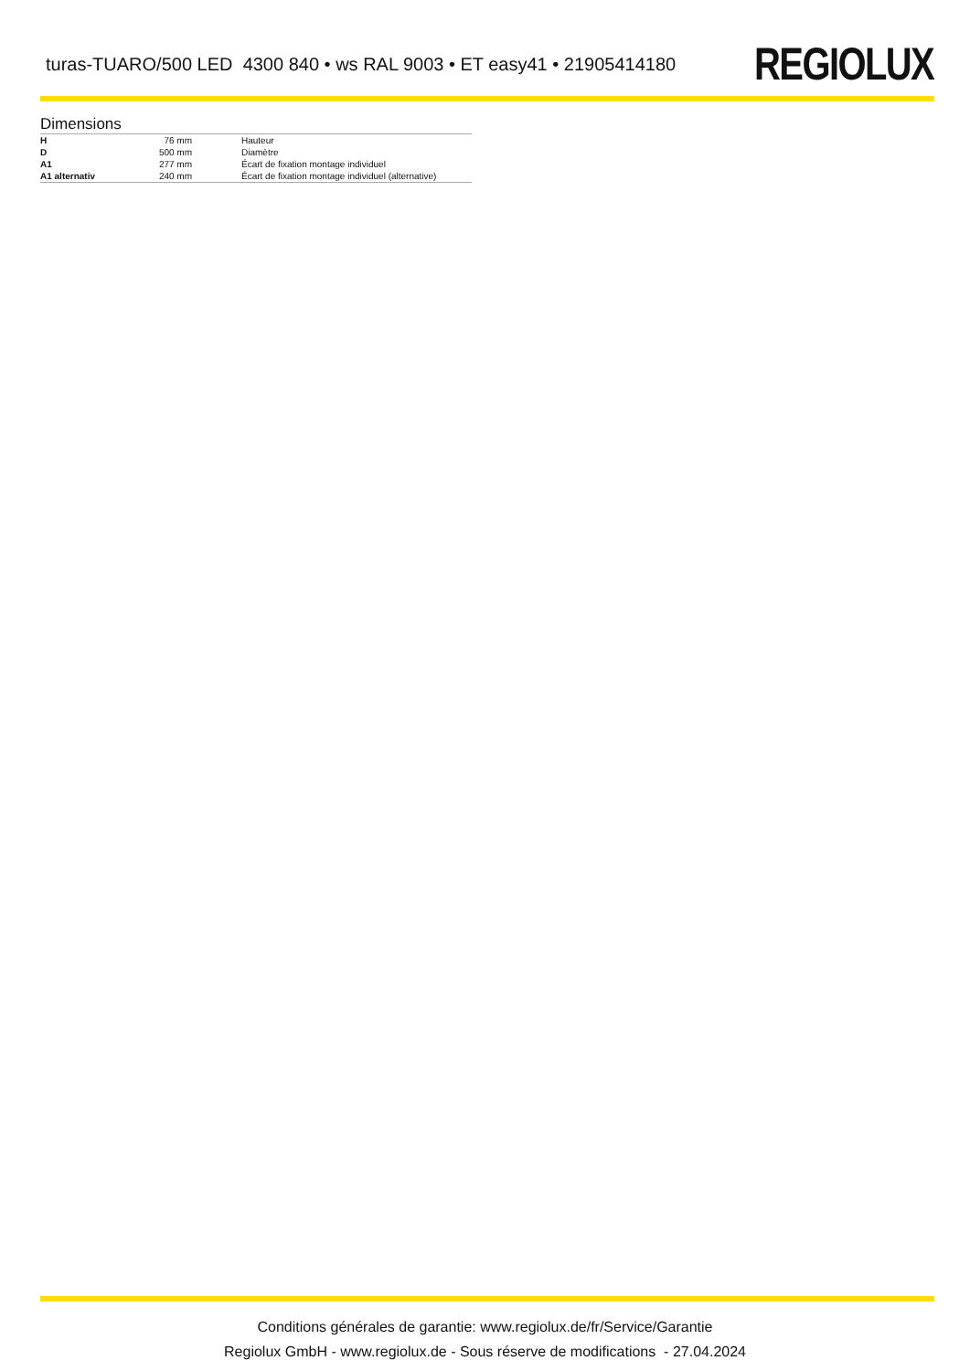turas-TUARO/500 LED 4300 840 • ws RAL 9003 • ET easy41 • 21905414180
REGIOLUX
Dimensions
| H | 76 mm | Hauteur |
| D | 500 mm | Diamètre |
| A1 | 277 mm | Écart de fixation montage individuel |
| A1 alternativ | 240 mm | Écart de fixation montage individuel (alternative) |
Conditions générales de garantie: www.regiolux.de/fr/Service/Garantie
Regiolux GmbH - www.regiolux.de - Sous réserve de modifications - 27.04.2024